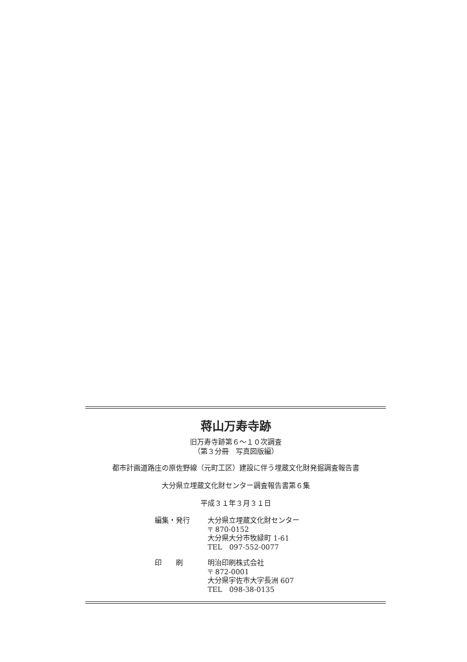蒋山万寿寺跡
旧万寿寺跡第６～１０次調査
（第３分冊　写真図版編）
都市計画道路庄の原佐野線（元町工区）建設に伴う埋蔵文化財発掘調査報告書
大分県立埋蔵文化財センター調査報告書第６集
平成３１年３月３１日
編集・発行
大分県立埋蔵文化財センター
〒 870-0152
大分県大分市牧緑町 1-61
TEL　097-552-0077
印　　刷
明治印刷株式会社
〒 872-0001
大分県宇佐市大字長洲 607
TEL　098-38-0135